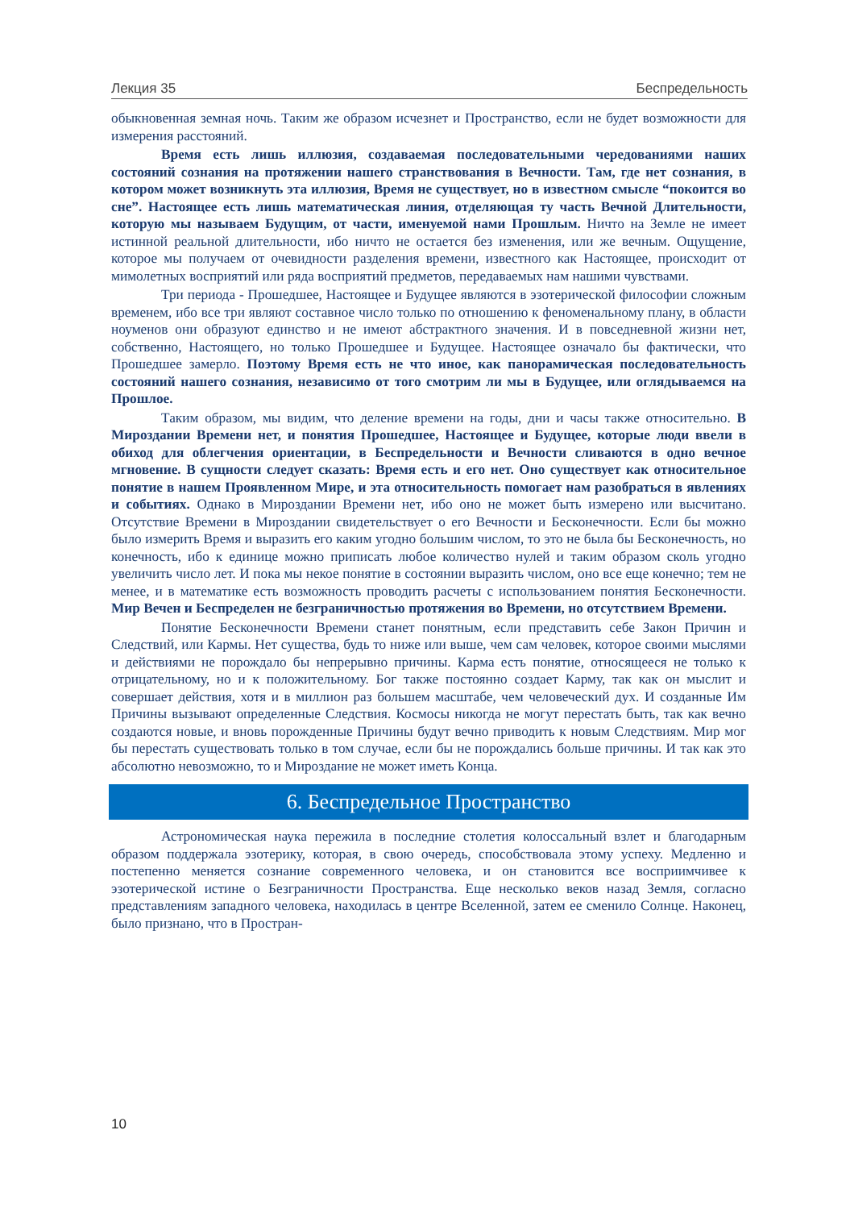Лекция 35 Беспредельность
обыкновенная земная ночь. Таким же образом исчезнет и Пространство, если не будет возможности для измерения расстояний.
Время есть лишь иллюзия, создаваемая последовательными чередованиями наших состояний сознания на протяжении нашего странствования в Вечности. Там, где нет сознания, в котором может возникнуть эта иллюзия, Время не существует, но в известном смысле “покоится во сне”. Настоящее есть лишь математическая линия, отделяющая ту часть Вечной Длительности, которую мы называем Будущим, от части, именуемой нами Прошлым. Ничто на Земле не имеет истинной реальной длительности, ибо ничто не остается без изменения, или же вечным. Ощущение, которое мы получаем от очевидности разделения времени, известного как Настоящее, происходит от мимолетных восприятий или ряда восприятий предметов, передаваемых нам нашими чувствами.
Три периода - Прошедшее, Настоящее и Будущее являются в эзотерической философии сложным временем, ибо все три являют составное число только по отношению к феноменальному плану, в области ноуменов они образуют единство и не имеют абстрактного значения. И в повседневной жизни нет, собственно, Настоящего, но только Прошедшее и Будущее. Настоящее означало бы фактически, что Прошедшее замерло. Поэтому Время есть не что иное, как панорамическая последовательность состояний нашего сознания, независимо от того смотрим ли мы в Будущее, или оглядываемся на Прошлое.
Таким образом, мы видим, что деление времени на годы, дни и часы также относительно. В Мироздании Времени нет, и понятия Прошедшее, Настоящее и Будущее, которые люди ввели в обиход для облегчения ориентации, в Беспредельности и Вечности сливаются в одно вечное мгновение. В сущности следует сказать: Время есть и его нет. Оно существует как относительное понятие в нашем Проявленном Мире, и эта относительность помогает нам разобраться в явлениях и событиях. Однако в Мироздании Времени нет, ибо оно не может быть измерено или высчитано. Отсутствие Времени в Мироздании свидетельствует о его Вечности и Бесконечности. Если бы можно было измерить Время и выразить его каким угодно большим числом, то это не была бы Бесконечность, но конечность, ибо к единице можно приписать любое количество нулей и таким образом сколь угодно увеличить число лет. И пока мы некое понятие в состоянии выразить числом, оно все еще конечно; тем не менее, и в математике есть возможность проводить расчеты с использованием понятия Бесконечности. Мир Вечен и Беспределен не безграничностью протяжения во Времени, но отсутствием Времени.
Понятие Бесконечности Времени станет понятным, если представить себе Закон Причин и Следствий, или Кармы. Нет существа, будь то ниже или выше, чем сам человек, которое своими мыслями и действиями не порождало бы непрерывно причины. Карма есть понятие, относящееся не только к отрицательному, но и к положительному. Бог также постоянно создает Карму, так как он мыслит и совершает действия, хотя и в миллион раз большем масштабе, чем человеческий дух. И созданные Им Причины вызывают определенные Следствия. Космосы никогда не могут перестать быть, так как вечно создаются новые, и вновь порожденные Причины будут вечно приводить к новым Следствиям. Мир мог бы перестать существовать только в том случае, если бы не порождались больше причины. И так как это абсолютно невозможно, то и Мироздание не может иметь Конца.
6. Беспредельное Пространство
Астрономическая наука пережила в последние столетия колоссальный взлет и благодарным образом поддержала эзотерику, которая, в свою очередь, способствовала этому успеху. Медленно и постепенно меняется сознание современного человека, и он становится все восприимчивее к эзотерической истине о Безграничности Пространства. Еще несколько веков назад Земля, согласно представлениям западного человека, находилась в центре Вселенной, затем ее сменило Солнце. Наконец, было признано, что в Простран-
10